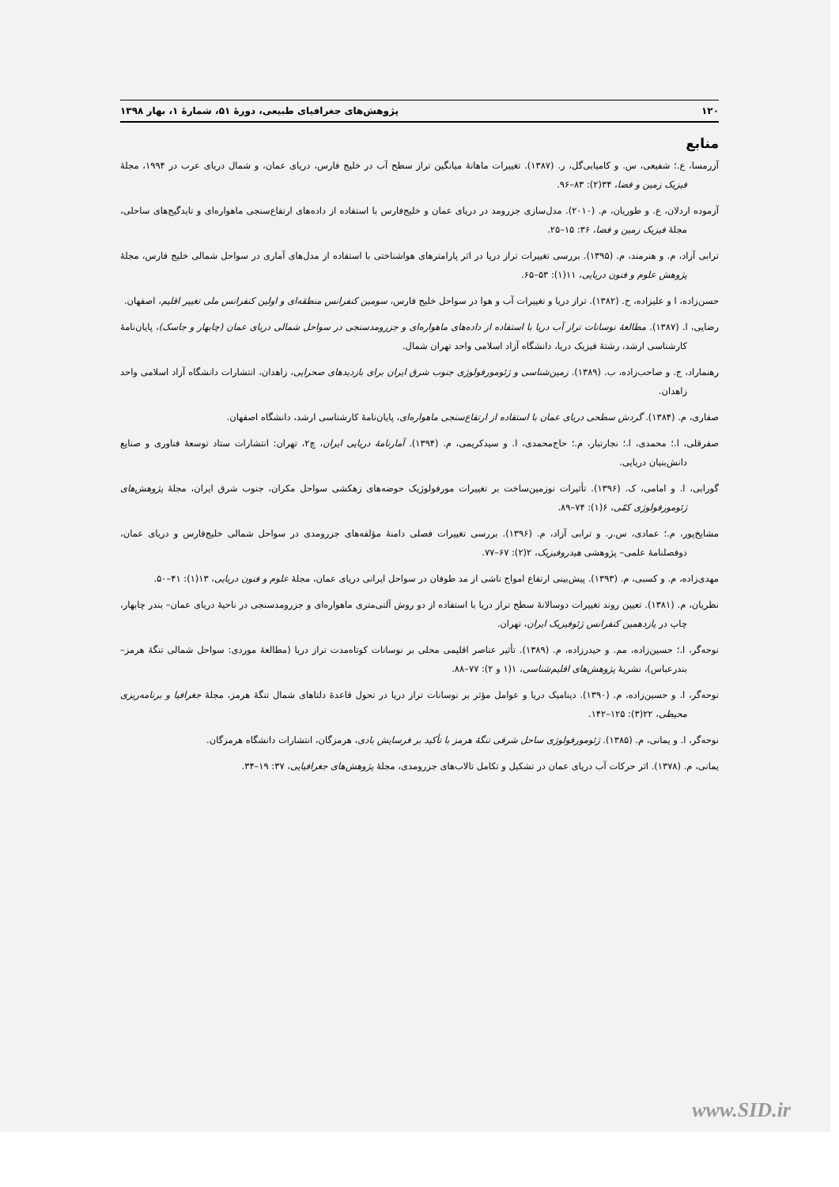۱۲۰ پژوهش‌های جغرافیای طبیعی، دورهٔ ۵۱، شمارهٔ ۱، بهار ۱۳۹۸
منابع
آزرمسا، ع.؛ شفیعی، س. و کامیابی‌گل، ر. (۱۳۸۷). تغییرات ماهانهٔ میانگین تراز سطح آب در خلیج فارس، دریای عمان، و شمال دریای عرب در ۱۹۹۴، مجلهٔ فیزیک زمین و فضا، ۳۴(۲): ۸۳–۹۶.
آزموده اردلان، ع. و طوریان، م. (۲۰۱۰). مدل‌سازی جزرومد در دریای عمان و خلیج‌فارس با استفاده از داده‌های ارتفاع‌سنجی ماهواره‌ای و تایدگیج‌های ساحلی، مجلهٔ فیزیک زمین و فضا، ۳۶: ۱۵–۲۵.
ترابی آزاد، م. و هنرمند، م. (۱۳۹۵). بررسی تغییرات تراز دریا در اثر پارامترهای هواشناختی با استفاده از مدل‌های آماری در سواحل شمالی خلیج فارس، مجلهٔ پژوهش علوم و فنون دریایی، ۱۱(۱): ۵۳–۶۵.
حسن‌زاده، ا و علیزاده، ح. (۱۳۸۲). تراز دریا و تغییرات آب و هوا در سواحل خلیج فارس، سومین کنفرانس منطقه‌ای و اولین کنفرانس ملی تغییر اقلیم، اصفهان.
رضایی، ا. (۱۳۸۷). مطالعهٔ نوسانات تراز آب دریا با استفاده از داده‌های ماهواره‌ای و جزرومدسنجی در سواحل شمالی دریای عمان (چابهار و جاسک)، پایان‌نامهٔ کارشناسی ارشد، رشتهٔ فیزیک دریا، دانشگاه آزاد اسلامی واحد تهران شمال.
رهنماراد، ج. و صاحب‌زاده، ب. (۱۳۸۹). زمین‌شناسی و ژئومورفولوژی جنوب شرق ایران برای بازدیدهای صحرایی، زاهدان، انتشارات دانشگاه آزاد اسلامی واحد زاهدان.
صفاری، م. (۱۳۸۴). گردش سطحی دریای عمان با استفاده از ارتفاع‌سنجی ماهواره‌ای، پایان‌نامهٔ کارشناسی ارشد، دانشگاه اصفهان.
صفرقلی، ا.؛ محمدی، ا.؛ نجارتبار، م.؛ حاج‌محمدی، ا. و سیدکریمی، م. (۱۳۹۴). آمارنامهٔ دریایی ایران، چ۲، تهران: انتشارات ستاد توسعهٔ فناوری و صنایع دانش‌بنیان دریایی.
گورابی، ا. و امامی، ک. (۱۳۹۶). تأثیرات نوزمین‌ساخت بر تغییرات مورفولوژیک حوضه‌های زهکشی سواحل مکران، جنوب شرق ایران، مجلهٔ پژوهش‌های ژئومورفولوژی کمّی، ۶(۱): ۷۴–۸۹.
مشایخ‌پور، م.؛ عمادی، س.ر. و ترابی آزاد، م. (۱۳۹۶). بررسی تغییرات فصلی دامنهٔ مؤلفه‌های جزرومدی در سواحل شمالی خلیج‌فارس و دریای عمان، دوفصلنامهٔ علمی– پژوهشی هیدروفیزیک، ۲(۲): ۶۷–۷۷.
مهدی‌زاده، م. و کسبی، م. (۱۳۹۳). پیش‌بینی ارتفاع امواج ناشی از مد طوفان در سواحل ایرانی دریای عمان، مجلهٔ علوم و فنون دریایی، ۱۳(۱): ۴۱–۵۰.
نظریان، م. (۱۳۸۱). تعیین روند تغییرات دوسالانهٔ سطح تراز دریا با استفاده از دو روش آلتی‌متری ماهواره‌ای و جزرومدسنجی در ناحیهٔ دریای عمان– بندر چابهار، چاپ در یازدهمین کنفرانس ژئوفیزیک ایران، تهران.
نوحه‌گر، ا.؛ حسین‌زاده، مم. و حیدرزاده، م. (۱۳۸۹). تأثیر عناصر اقلیمی محلی بر نوسانات کوتاه‌مدت تراز دریا (مطالعهٔ موردی: سواحل شمالی تنگهٔ هرمز– بندرعباس)، نشریهٔ پژوهش‌های اقلیم‌شناسی، ۱(۱ و ۲): ۷۷–۸۸.
نوحه‌گر، ا. و حسین‌زاده، م. (۱۳۹۰). دینامیک دریا و عوامل مؤثر بر نوسانات تراز دریا در تحول قاعدهٔ دلتاهای شمال تنگهٔ هرمز، مجلهٔ جغرافیا و برنامه‌ریزی محیطی، ۲۲(۳): ۱۲۵–۱۴۲.
نوحه‌گر، ا. و یمانی، م. (۱۳۸۵). ژئومورفولوژی ساحل شرقی تنگهٔ هرمز با تأکید بر فرسایش بادی، هرمزگان، انتشارات دانشگاه هرمزگان.
یمانی، م. (۱۳۷۸). اثر حرکات آب دریای عمان در تشکیل و تکامل تالاب‌های جزرومدی، مجلهٔ پژوهش‌های جغرافیایی، ۳۷: ۱۹–۳۴.
www.SID.ir